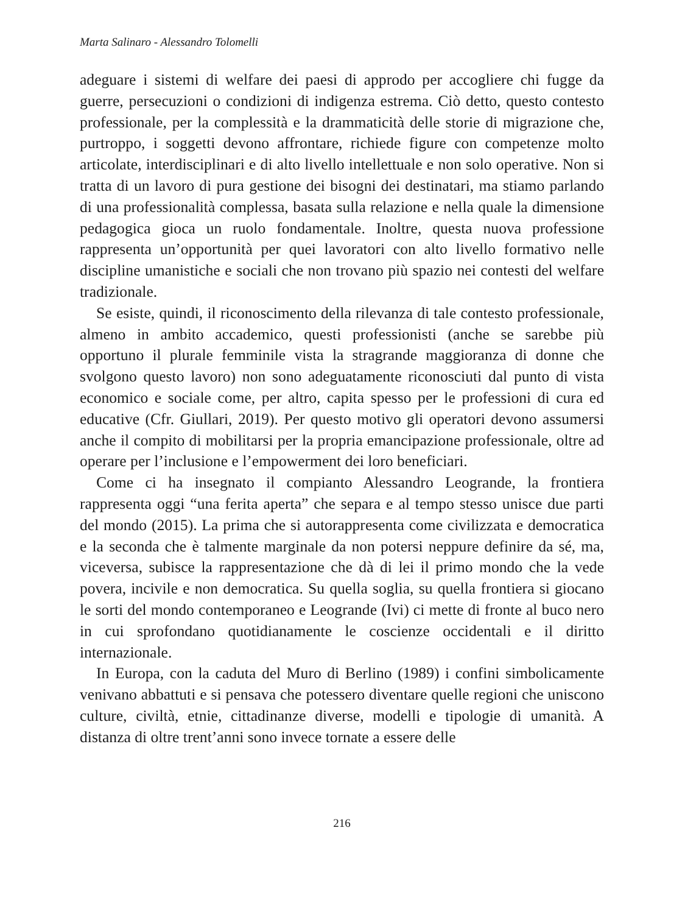Marta Salinaro - Alessandro Tolomelli
adeguare i sistemi di welfare dei paesi di approdo per accogliere chi fugge da guerre, persecuzioni o condizioni di indigenza estrema. Ciò detto, questo contesto professionale, per la complessità e la drammaticità delle storie di migrazione che, purtroppo, i soggetti devono affrontare, richiede figure con competenze molto articolate, interdisciplinari e di alto livello intellettuale e non solo operative. Non si tratta di un lavoro di pura gestione dei bisogni dei destinatari, ma stiamo parlando di una professionalità complessa, basata sulla relazione e nella quale la dimensione pedagogica gioca un ruolo fondamentale. Inoltre, questa nuova professione rappresenta un’opportunità per quei lavoratori con alto livello formativo nelle discipline umanistiche e sociali che non trovano più spazio nei contesti del welfare tradizionale.
Se esiste, quindi, il riconoscimento della rilevanza di tale contesto professionale, almeno in ambito accademico, questi professionisti (anche se sarebbe più opportuno il plurale femminile vista la stragrande maggioranza di donne che svolgono questo lavoro) non sono adeguatamente riconosciuti dal punto di vista economico e sociale come, per altro, capita spesso per le professioni di cura ed educative (Cfr. Giullari, 2019). Per questo motivo gli operatori devono assumersi anche il compito di mobilitarsi per la propria emancipazione professionale, oltre ad operare per l’inclusione e l’empowerment dei loro beneficiari.
Come ci ha insegnato il compianto Alessandro Leogrande, la frontiera rappresenta oggi “una ferita aperta” che separa e al tempo stesso unisce due parti del mondo (2015). La prima che si autorappresenta come civilizzata e democratica e la seconda che è talmente marginale da non potersi neppure definire da sé, ma, viceversa, subisce la rappresentazione che dà di lei il primo mondo che la vede povera, incivile e non democratica. Su quella soglia, su quella frontiera si giocano le sorti del mondo contemporaneo e Leogrande (Ivi) ci mette di fronte al buco nero in cui sprofondano quotidianamente le coscienze occidentali e il diritto internazionale.
In Europa, con la caduta del Muro di Berlino (1989) i confini simbolicamente venivano abbattuti e si pensava che potessero diventare quelle regioni che uniscono culture, civiltà, etnie, cittadinanze diverse, modelli e tipologie di umanità. A distanza di oltre trent’anni sono invece tornate a essere delle
216